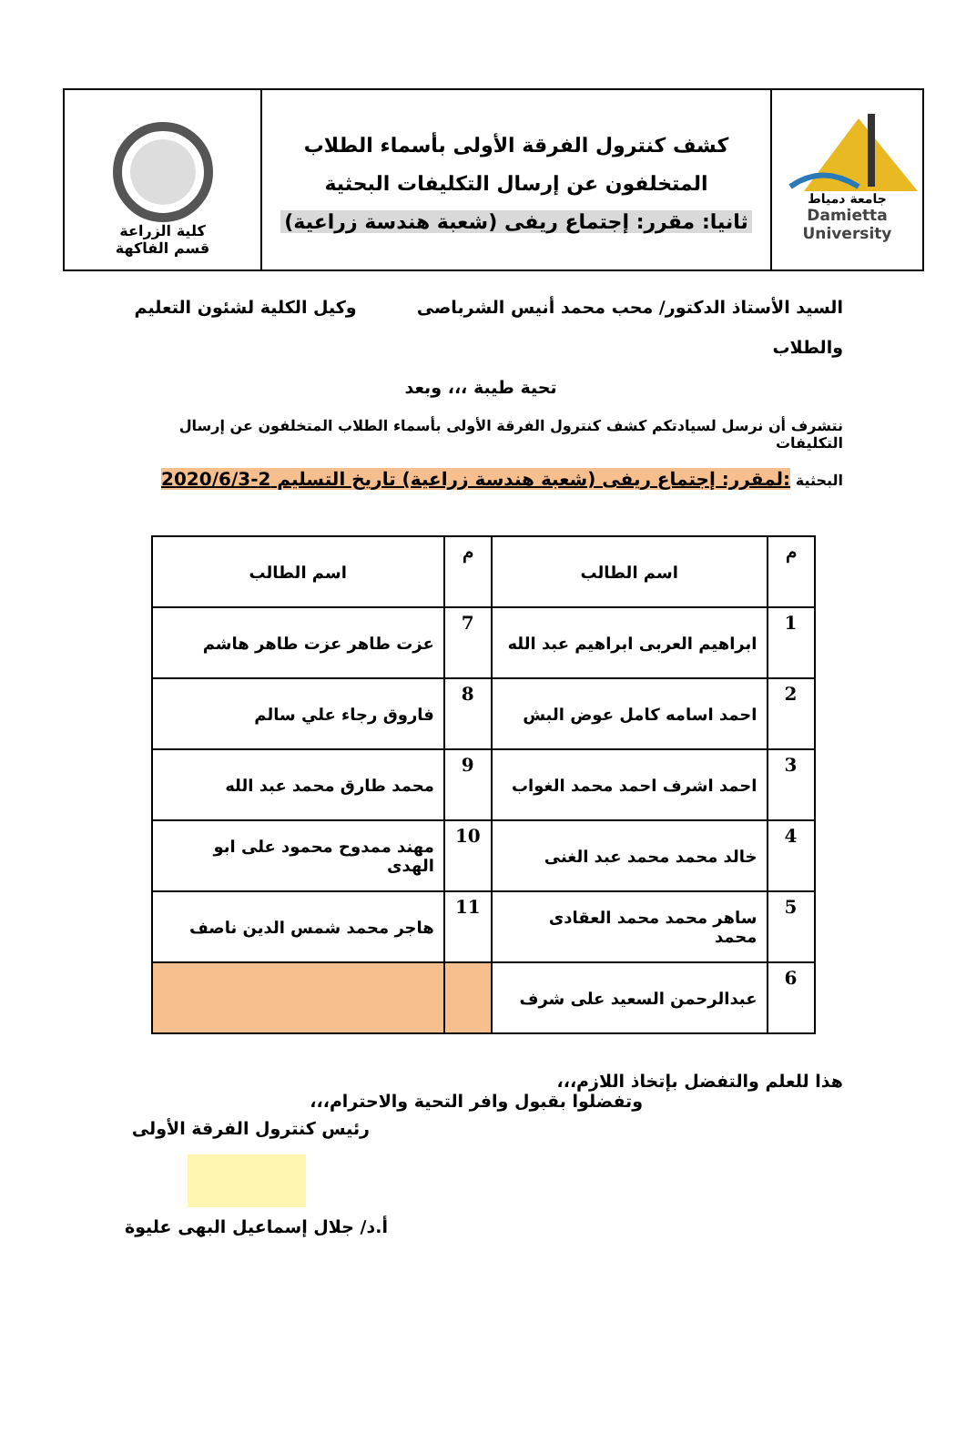كلية الزراعة
قسم الفاكهة
كشف كنترول الفرقة الأولى بأسماء الطلاب
المتخلفون عن إرسال التكليفات البحثية
ثانيا: مقرر: إجتماع ريفى (شعبة هندسة زراعية)
جامعة دمياط
Damietta University
السيد الأستاذ الدكتور/ محب محمد أنيس الشرباصى وكيل الكلية لشئون التعليم
والطلاب
تحية طيبة ،،، وبعد
نتشرف أن نرسل لسيادتكم كشف كنترول الفرقة الأولى بأسماء الطلاب المتخلفون عن إرسال التكليفات
البحثية :لمقرر: إجتماع ريفى (شعبة هندسة زراعية) تاريخ التسليم 2-2020/6/3
| م | اسم الطالب | م | اسم الطالب |
| --- | --- | --- | --- |
| 1 | ابراهيم العربى ابراهيم عبد الله | 7 | عزت طاهر عزت طاهر هاشم |
| 2 | احمد اسامه كامل عوض البش | 8 | فاروق رجاء علي سالم |
| 3 | احمد اشرف احمد محمد الغواب | 9 | محمد طارق محمد عبد الله |
| 4 | خالد محمد محمد عبد الغنى | 10 | مهند ممدوح محمود على ابو الهدى |
| 5 | ساهر محمد محمد العقادى محمد | 11 | هاجر محمد شمس الدين ناصف |
| 6 | عبدالرحمن السعيد على شرف | | |
هذا للعلم والتفضل بإتخاذ اللازم،،،
وتفضلوا بقبول وافر التحية والاحترام،،،
رئيس كنترول الفرقة الأولى
أ.د/ جلال إسماعيل البهى عليوة